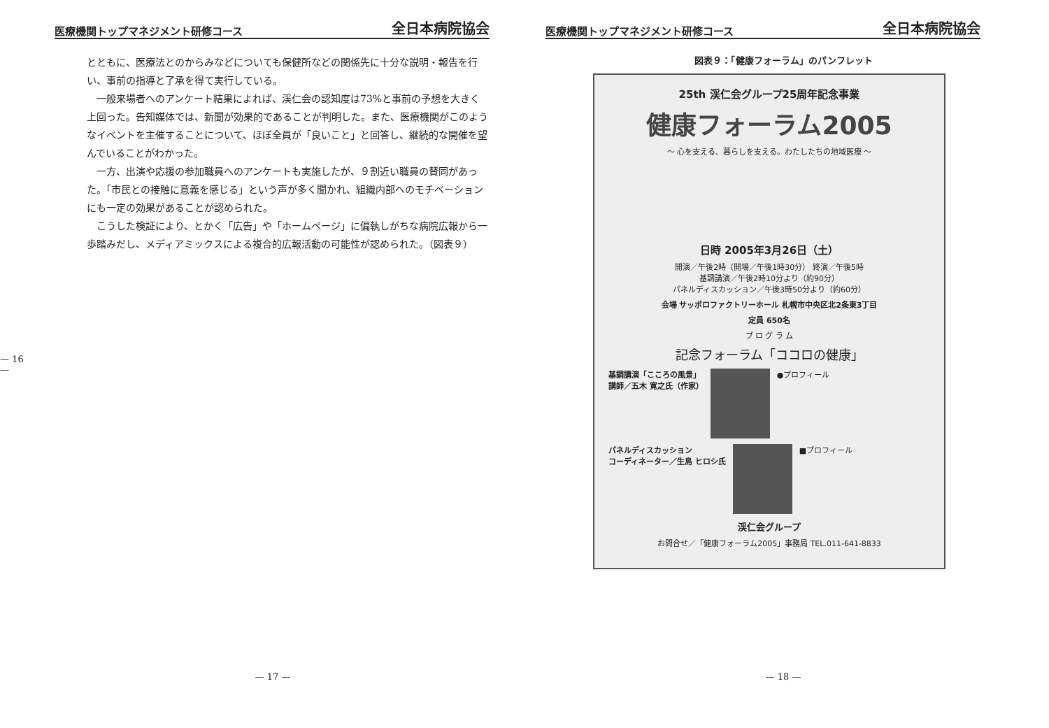— 16 —
医療機関トップマネジメント研修コース 全日本病院協会
とともに、医療法とのからみなどについても保健所などの関係先に十分な説明・報告を行い、事前の指導と了承を得て実行している。
一般来場者へのアンケート結果によれば、渓仁会の認知度は73%と事前の予想を大きく上回った。告知媒体では、新聞が効果的であることが判明した。また、医療機関がこのようなイベントを主催することについて、ほぼ全員が「良いこと」と回答し、継続的な開催を望んでいることがわかった。
一方、出演や応援の参加職員へのアンケートも実施したが、９割近い職員の賛同があった。「市民との接触に意義を感じる」という声が多く聞かれ、組織内部へのモチベーションにも一定の効果があることが認められた。
こうした検証により、とかく「広告」や「ホームページ」に偏執しがちな病院広報から一歩踏みだし、メディアミックスによる複合的広報活動の可能性が認められた。（図表９）
— 17 —
医療機関トップマネジメント研修コース 全日本病院協会
図表９：「健康フォーラム」のパンフレット
25th 渓仁会グループ25周年記念事業
健康フォーラム2005
〜 心を支える、暮らしを支える。わたしたちの地域医療 〜
日時 2005年3月26日（土）
開演／午後2時（開場／午後1時30分） 終演／午後5時
基調講演／午後2時10分より（約90分）
パネルディスカッション／午後3時50分より（約60分）
会場 サッポロファクトリーホール 札幌市中央区北2条東3丁目
定員 650名
プ ロ グ ラ ム
記念フォーラム「ココロの健康」
基調講演「こころの風景」
講師／五木 寛之氏（作家）
●プロフィール
パネルディスカッション
コーディネーター／生島 ヒロシ氏
■プロフィール
渓仁会グループ
お問合せ／「健康フォーラム2005」事務局 TEL.011-641-8833
— 18 —